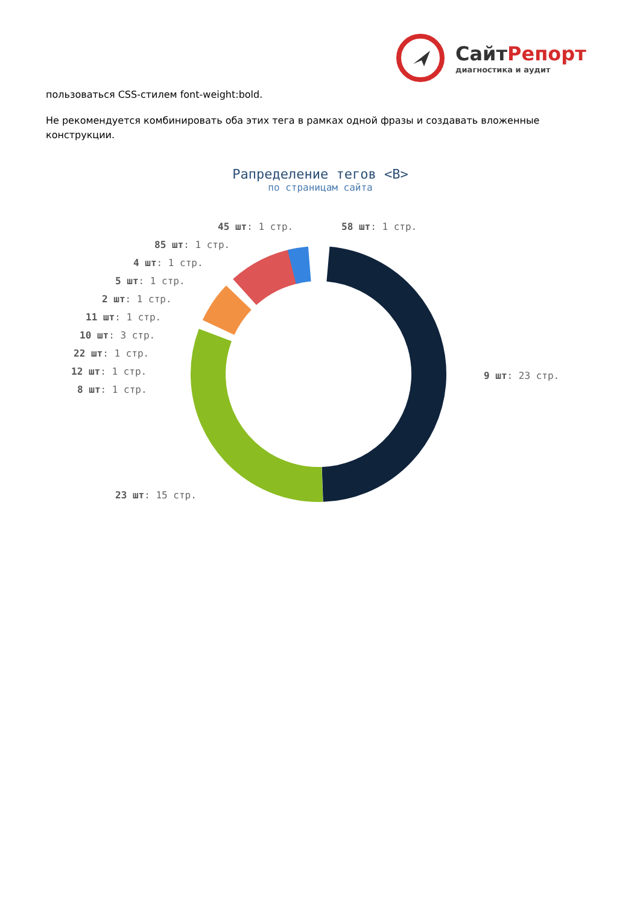СайтРепорт
диагностика и аудит
пользоваться CSS-стилем font-weight:bold.
Не рекомендуется комбинировать оба этих тега в рамках одной фразы и создавать вложенные конструкции.
Рапределение тегов <B>
по страницам сайта
45 шт: 1 стр. 58 шт: 1 стр.
85 шт: 1 стр.
4 шт: 1 стр.
5 шт: 1 стр.
2 шт: 1 стр.
11 шт: 1 стр.
10 шт: 3 стр.
22 шт: 1 стр.
12 шт: 1 стр.
8 шт: 1 стр.
9 шт: 23 стр.
23 шт: 15 стр.